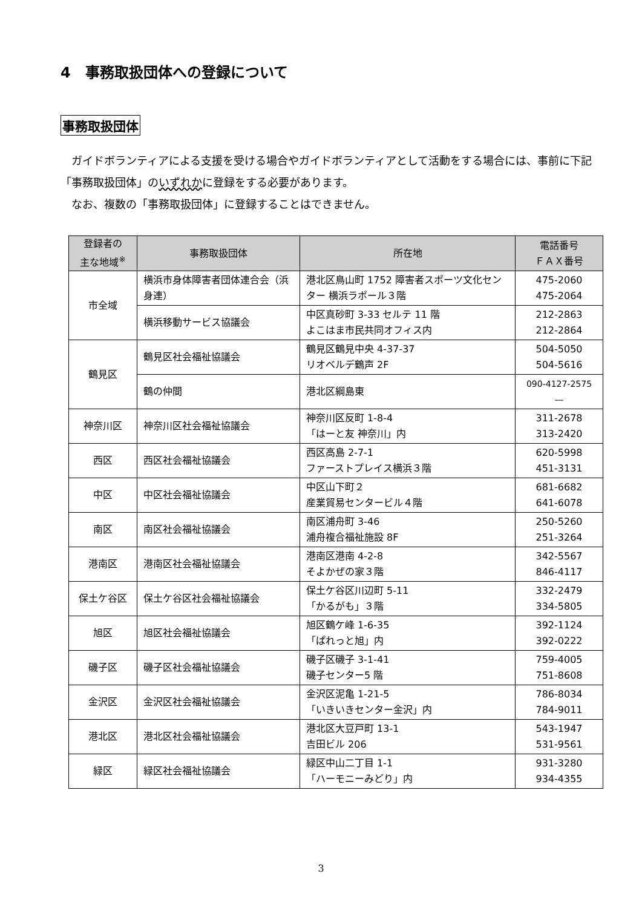4　事務取扱団体への登録について
事務取扱団体
　ガイドボランティアによる支援を受ける場合やガイドボランティアとして活動をする場合には、事前に下記「事務取扱団体」のいずれかに登録をする必要があります。
　なお、複数の「事務取扱団体」に登録することはできません。
| 登録者の 主な地域<sup>※</sup> | 事務取扱団体 | 所在地 | 電話番号 ＦＡＸ番号 |
| --- | --- | --- | --- |
| 市全域 | 横浜市身体障害者団体連合会（浜身連） | 港北区鳥山町 1752 障害者スポーツ文化センター 横浜ラポール３階 | 475-2060 475-2064 |
| | 横浜移動サービス協議会 | 中区真砂町 3-33 セルテ 11 階 よこはま市民共同オフィス内 | 212-2863 212-2864 |
| 鶴見区 | 鶴見区社会福祉協議会 | 鶴見区鶴見中央 4-37-37 リオベルデ鶴声 2F | 504-5050 504-5616 |
| | 鶴の仲間 | 港北区綱島東 | 090-4127-2575 ― |
| 神奈川区 | 神奈川区社会福祉協議会 | 神奈川区反町 1-8-4 「はーと友 神奈川」内 | 311-2678 313-2420 |
| 西区 | 西区社会福祉協議会 | 西区高島 2-7-1 ファーストプレイス横浜３階 | 620-5998 451-3131 |
| 中区 | 中区社会福祉協議会 | 中区山下町２ 産業貿易センタービル４階 | 681-6682 641-6078 |
| 南区 | 南区社会福祉協議会 | 南区浦舟町 3-46 浦舟複合福祉施設 8F | 250-5260 251-3264 |
| 港南区 | 港南区社会福祉協議会 | 港南区港南 4-2-8 そよかぜの家３階 | 342-5567 846-4117 |
| 保土ケ谷区 | 保土ケ谷区社会福祉協議会 | 保土ケ谷区川辺町 5-11 「かるがも」３階 | 332-2479 334-5805 |
| 旭区 | 旭区社会福祉協議会 | 旭区鶴ケ峰 1-6-35 「ぱれっと旭」内 | 392-1124 392-0222 |
| 磯子区 | 磯子区社会福祉協議会 | 磯子区磯子 3-1-41 磯子センター5 階 | 759-4005 751-8608 |
| 金沢区 | 金沢区社会福祉協議会 | 金沢区泥亀 1-21-5 「いきいきセンター金沢」内 | 786-8034 784-9011 |
| 港北区 | 港北区社会福祉協議会 | 港北区大豆戸町 13-1 吉田ビル 206 | 543-1947 531-9561 |
| 緑区 | 緑区社会福祉協議会 | 緑区中山二丁目 1-1 「ハーモニーみどり」内 | 931-3280 934-4355 |
3